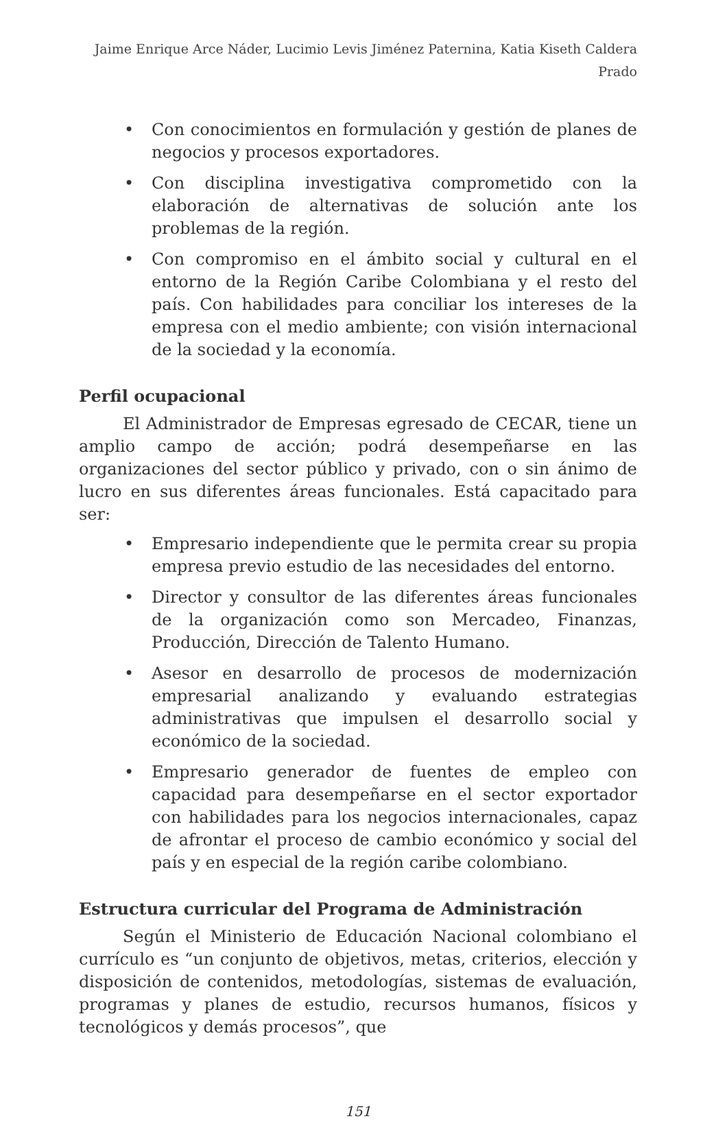Jaime Enrique Arce Náder, Lucimio Levis Jiménez Paternina, Katia Kiseth Caldera Prado
• Con conocimientos en formulación y gestión de planes de negocios y procesos exportadores.
• Con disciplina investigativa comprometido con la elaboración de alternativas de solución ante los problemas de la región.
• Con compromiso en el ámbito social y cultural en el entorno de la Región Caribe Colombiana y el resto del país. Con habilidades para conciliar los intereses de la empresa con el medio ambiente; con visión internacional de la sociedad y la economía.
Perfil ocupacional
El Administrador de Empresas egresado de CECAR, tiene un amplio campo de acción; podrá desempeñarse en las organizaciones del sector público y privado, con o sin ánimo de lucro en sus diferentes áreas funcionales. Está capacitado para ser:
• Empresario independiente que le permita crear su propia empresa previo estudio de las necesidades del entorno.
• Director y consultor de las diferentes áreas funcionales de la organización como son Mercadeo, Finanzas, Producción, Dirección de Talento Humano.
• Asesor en desarrollo de procesos de modernización empresarial analizando y evaluando estrategias administrativas que impulsen el desarrollo social y económico de la sociedad.
• Empresario generador de fuentes de empleo con capacidad para desempeñarse en el sector exportador con habilidades para los negocios internacionales, capaz de afrontar el proceso de cambio económico y social del país y en especial de la región caribe colombiano.
Estructura curricular del Programa de Administración
Según el Ministerio de Educación Nacional colombiano el currículo es “un conjunto de objetivos, metas, criterios, elección y disposición de contenidos, metodologías, sistemas de evaluación, programas y planes de estudio, recursos humanos, físicos y tecnológicos y demás procesos”, que
151